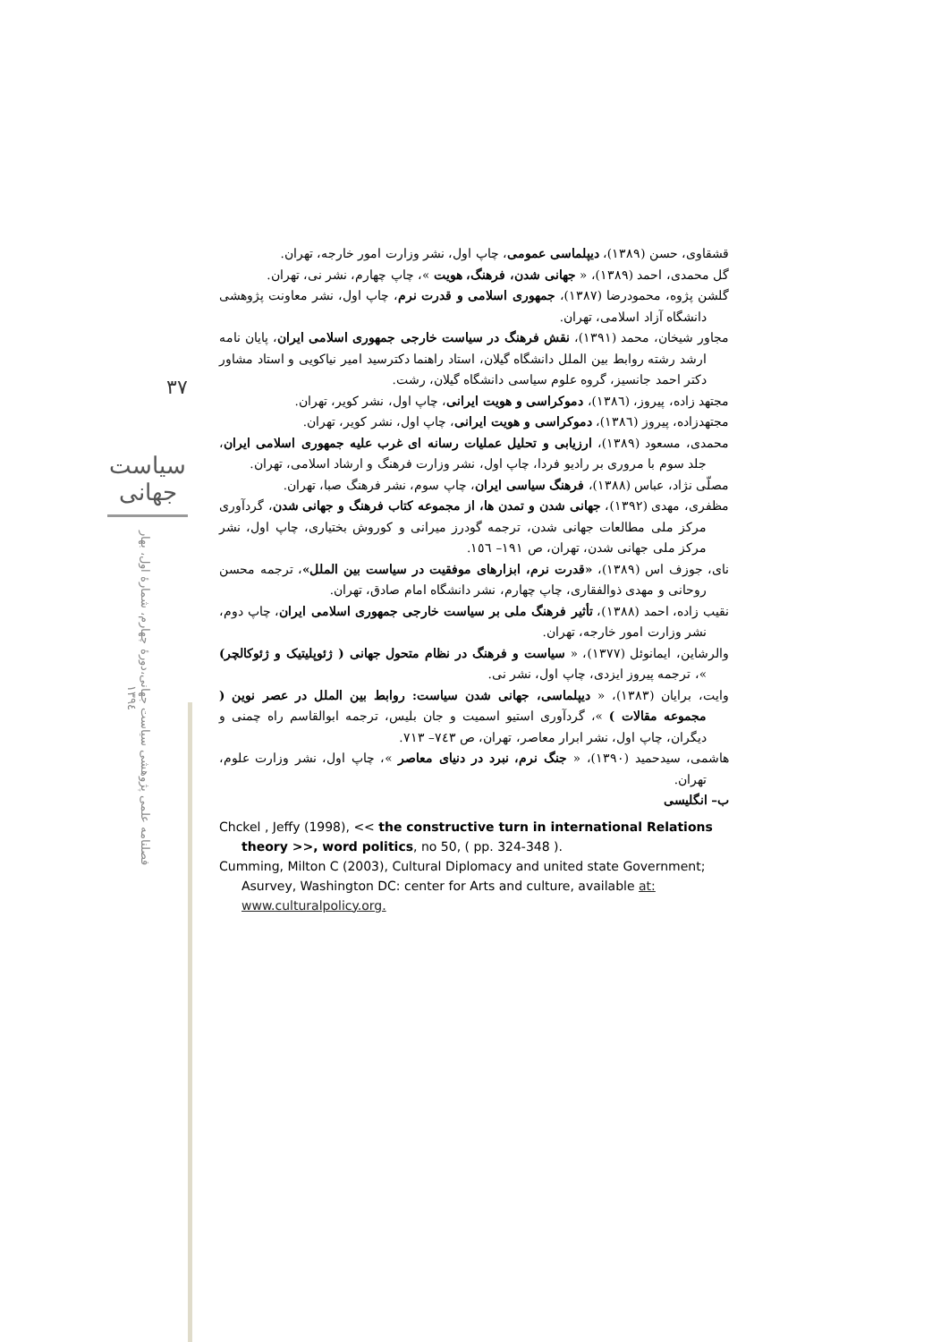۳۷
سیاست جهانی
فصلنامه علمی پژوهشی سیاست جهانی،دورهٔ چهارم، شمارهٔ اول، بهار ۱۳۹٤
قشقاوی، حسن (۱۳۸۹)، دیپلماسی عمومی، چاپ اول، نشر وزارت امور خارجه، تهران.
گل محمدی، احمد (۱۳۸۹)، « جهانی شدن، فرهنگ، هویت »، چاپ چهارم، نشر نی، تهران.
گلشن پژوه، محمودرضا (۱۳۸۷)، جمهوری اسلامی و قدرت نرم، چاپ اول، نشر معاونت پژوهشی دانشگاه آزاد اسلامی، تهران.
مجاور شیخان، محمد (۱۳۹۱)، نقش فرهنگ در سیاست خارجی جمهوری اسلامی ایران، پایان نامه ارشد رشته روابط بین الملل دانشگاه گیلان، استاد راهنما دکترسید امیر نیاکویی و استاد مشاور دکتر احمد جانسیز، گروه علوم سیاسی دانشگاه گیلان، رشت.
مجتهد زاده، پیروز، (۱۳۸٦)، دموکراسی و هویت ایرانی، چاپ اول، نشر کویر، تهران.
مجتهدزاده، پیروز (۱۳۸٦)، دموکراسی و هویت ایرانی، چاپ اول، نشر کویر، تهران.
محمدی، مسعود (۱۳۸۹)، ارزیابی و تحلیل عملیات رسانه ای غرب علیه جمهوری اسلامی ایران، جلد سوم با مروری بر رادیو فردا، چاپ اول، نشر وزارت فرهنگ و ارشاد اسلامی، تهران.
مصلّی نژاد، عباس (۱۳۸۸)، فرهنگ سیاسی ایران، چاپ سوم، نشر فرهنگ صبا، تهران.
مظفری، مهدی (۱۳۹۲)، جهانی شدن و تمدن ها، از مجموعه کتاب فرهنگ و جهانی شدن، گردآوری مرکز ملی مطالعات جهانی شدن، ترجمه گودرز میرانی و کوروش بختیاری، چاپ اول، نشر مرکز ملی جهانی شدن، تهران، ص ۱۹۱– ۱٥٦.
نای، جوزف اس (۱۳۸۹)، «قدرت نرم، ابزارهای موفقیت در سیاست بین الملل»، ترجمه محسن روحانی و مهدی ذوالفقاری، چاپ چهارم، نشر دانشگاه امام صادق، تهران.
نقیب زاده، احمد (۱۳۸۸)، تأثیر فرهنگ ملی بر سیاست خارجی جمهوری اسلامی ایران، چاپ دوم، نشر وزارت امور خارجه، تهران.
والرشاین، ایمانوئل (۱۳۷۷)، « سیاست و فرهنگ در نظام متحول جهانی ( ژئوپلیتیک و ژئوکالچر) »، ترجمه پیروز ایزدی، چاپ اول، نشر نی.
وایت، برایان (۱۳۸۳)، « دیپلماسی، جهانی شدن سیاست: روابط بین الملل در عصر نوین ( مجموعه مقالات ) »، گردآوری استیو اسمیت و جان بلیس، ترجمه ابوالقاسم راه چمنی و دیگران، چاپ اول، نشر ابرار معاصر، تهران، ص ۷٤۳– ۷۱۳.
هاشمی، سیدحمید (۱۳۹۰)، « جنگ نرم، نبرد در دنیای معاصر »، چاپ اول، نشر وزارت علوم، تهران.
ب– انگلیسی
Chckel , Jeffy (1998), << the constructive turn in international Relations theory >>, word politics, no 50, ( pp. 324-348 ).
Cumming, Milton C (2003), Cultural Diplomacy and united state Government; Asurvey, Washington DC: center for Arts and culture, available at: www.culturalpolicy.org.